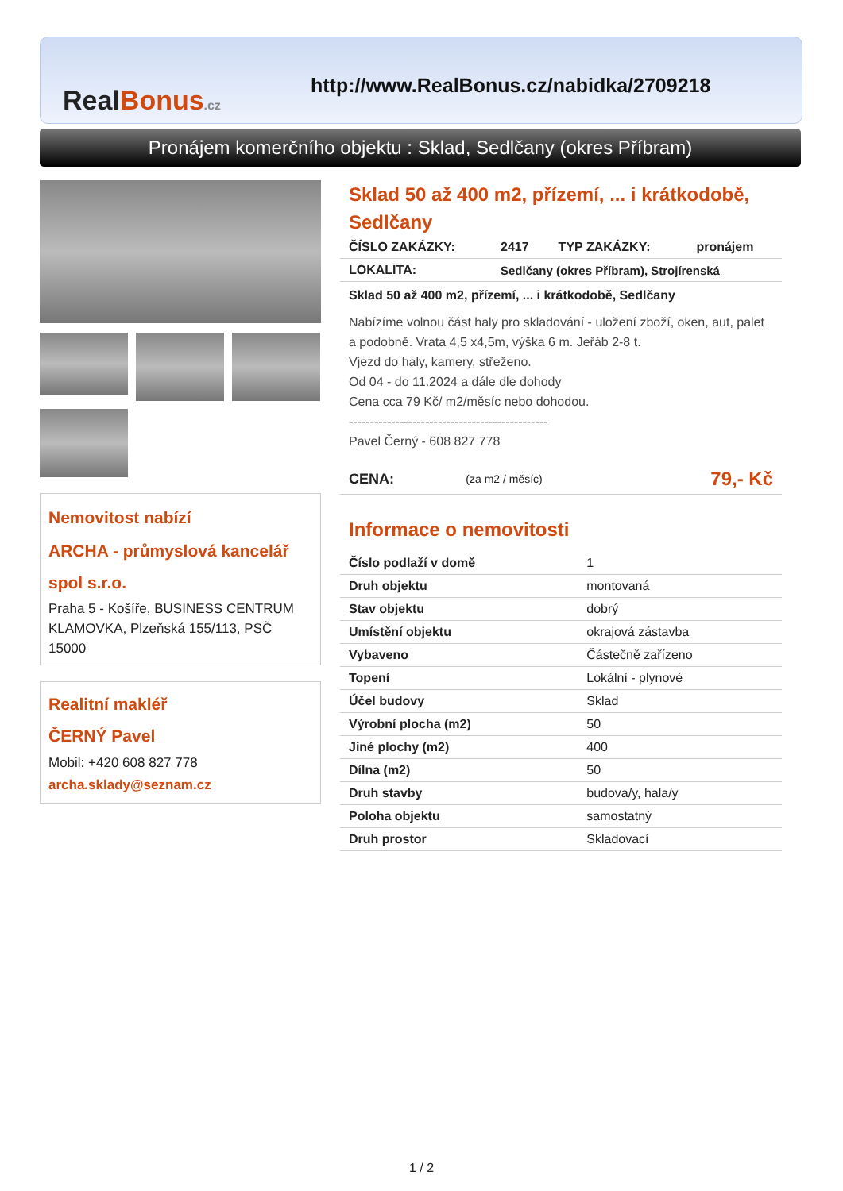RealBonus.cz
http://www.RealBonus.cz/nabidka/2709218
Pronájem komerčního objektu : Sklad, Sedlčany (okres Příbram)
Nemovitost nabízí
ARCHA - průmyslová kancelář spol s.r.o.
Praha 5 - Košíře, BUSINESS CENTRUM KLAMOVKA, Plzeňská 155/113, PSČ 15000
Realitní makléř
ČERNÝ Pavel
Mobil: +420 608 827 778
archa.sklady@seznam.cz
Sklad 50 až 400 m2, přízemí, ... i krátkodobě, Sedlčany
| ČÍSLO ZAKÁZKY: | 2417 | TYP ZAKÁZKY: | pronájem |
| LOKALITA: | Sedlčany (okres Příbram), Strojírenská | | |
Sklad 50 až 400 m2, přízemí, ... i krátkodobě, Sedlčany
Nabízíme volnou část haly pro skladování - uložení zboží, oken, aut, palet a podobně. Vrata 4,5 x4,5m, výška 6 m. Jeřáb 2-8 t.
Vjezd do haly, kamery, střeženo.
Od 04 - do 11.2024 a dále dle dohody
Cena cca 79 Kč/ m2/měsíc nebo dohodou.
-----------------------------------------------
Pavel Černý - 608 827 778
| CENA: | (za m2 / měsíc) | 79,- Kč |
Informace o nemovitosti
| Číslo podlaží v domě | 1 |
| Druh objektu | montovaná |
| Stav objektu | dobrý |
| Umístění objektu | okrajová zástavba |
| Vybaveno | Částečně zařízeno |
| Topení | Lokální - plynové |
| Účel budovy | Sklad |
| Výrobní plocha (m2) | 50 |
| Jiné plochy (m2) | 400 |
| Dílna (m2) | 50 |
| Druh stavby | budova/y, hala/y |
| Poloha objektu | samostatný |
| Druh prostor | Skladovací |
1 / 2